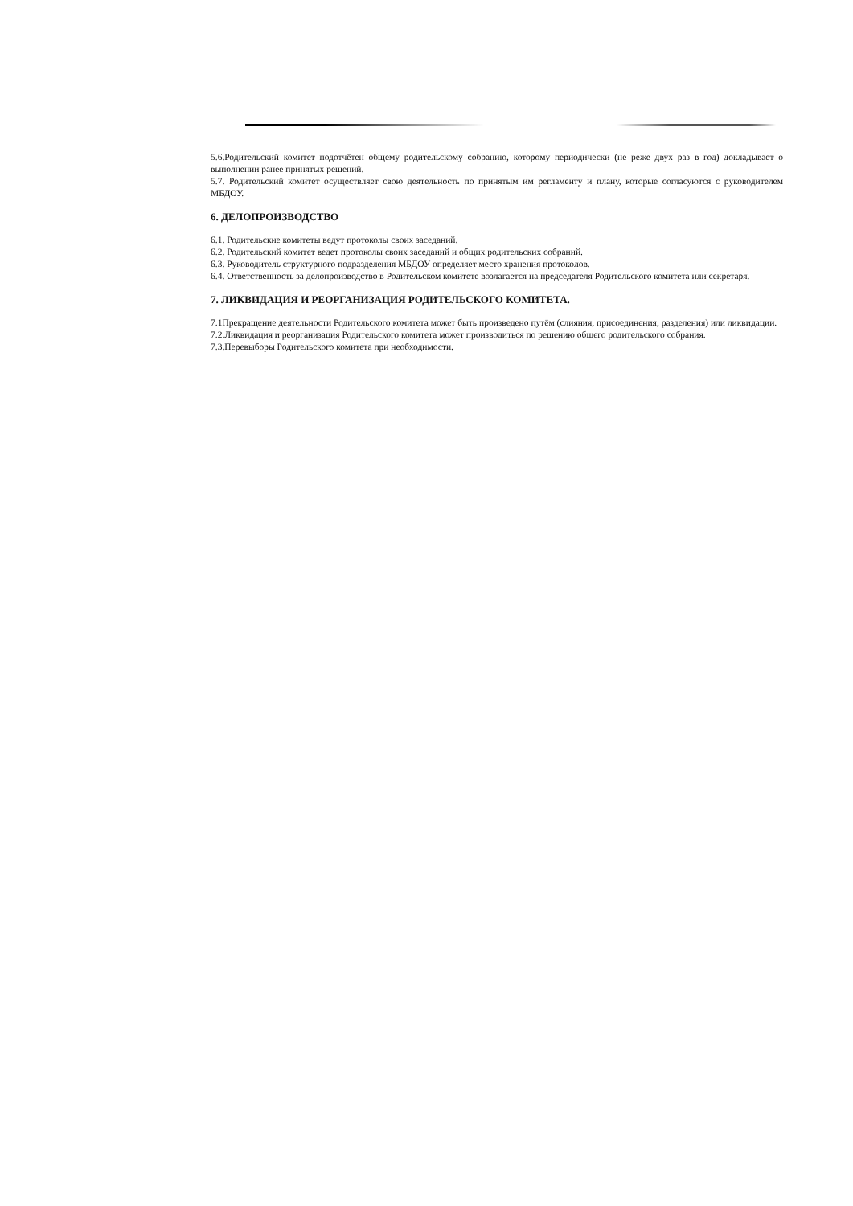5.6.Родительский комитет подотчётен общему родительскому собранию, которому периодически (не реже двух раз в год) докладывает о выполнении ранее принятых решений.
5.7. Родительский комитет осуществляет свою деятельность по принятым им регламенту и плану, которые согласуются с руководителем МБДОУ.
6. ДЕЛОПРОИЗВОДСТВО
6.1. Родительские комитеты ведут протоколы своих заседаний.
6.2. Родительский комитет ведет протоколы своих заседаний и общих родительских собраний.
6.3. Руководитель структурного подразделения МБДОУ определяет место хранения протоколов.
6.4. Ответственность за делопроизводство в Родительском комитете возлагается на председателя Родительского комитета или секретаря.
7. ЛИКВИДАЦИЯ И РЕОРГАНИЗАЦИЯ РОДИТЕЛЬСКОГО КОМИТЕТА.
7.1Прекращение деятельности Родительского комитета может быть произведено путём (слияния, присоединения, разделения) или ликвидации.
7.2.Ликвидация и реорганизация Родительского комитета может производиться по решению общего родительского собрания.
7.3.Перевыборы Родительского комитета при необходимости.